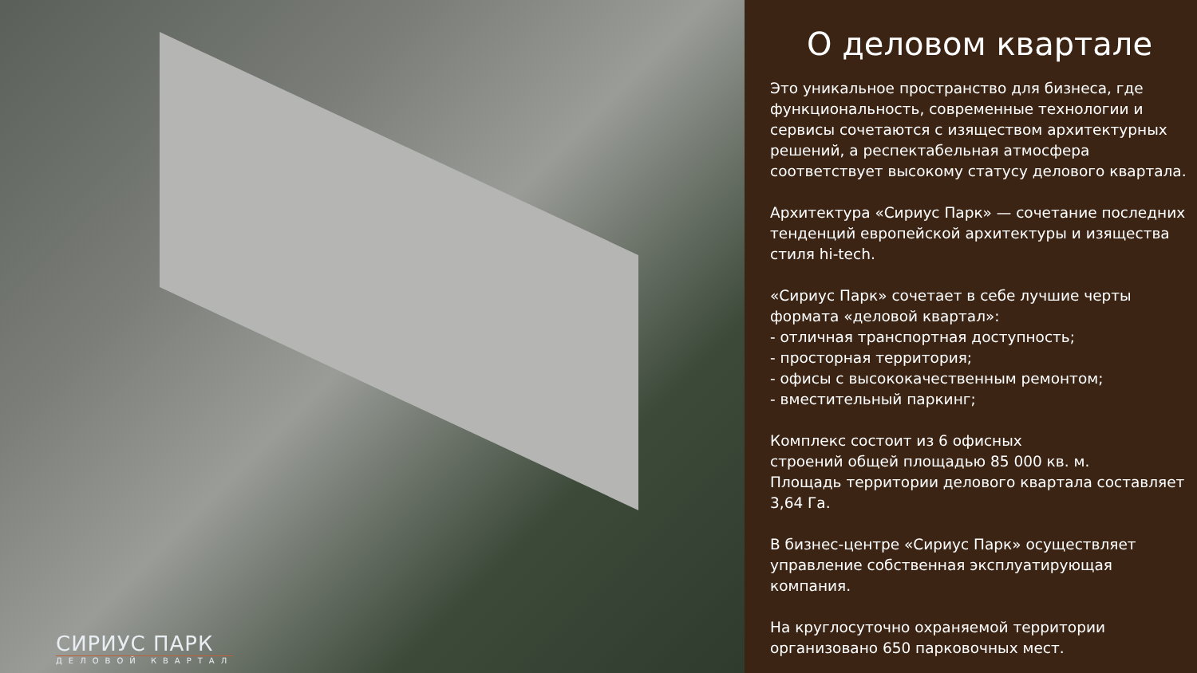СИРИУС ПАРК
ДЕЛОВОЙ КВАРТАЛ
О деловом квартале
Это уникальное пространство для бизнеса, где функциональность, современные технологии и сервисы сочетаются с изяществом архитектурных решений, а респектабельная атмосфера соответствует высокому статусу делового квартала.
Архитектура «Сириус Парк» — сочетание последних тенденций европейской архитектуры и изящества стиля hi-tech.
«Сириус Парк» сочетает в себе лучшие черты формата «деловой квартал»:
- отличная транспортная доступность;
- просторная территория;
- офисы с высококачественным ремонтом;
- вместительный паркинг;
Комплекс состоит из 6 офисных
строений общей площадью 85 000 кв. м.
Площадь территории делового квартала составляет 3,64 Га.
В бизнес-центре «Сириус Парк» осуществляет управление собственная эксплуатирующая компания.
На круглосуточно охраняемой территории организовано 650 парковочных мест.